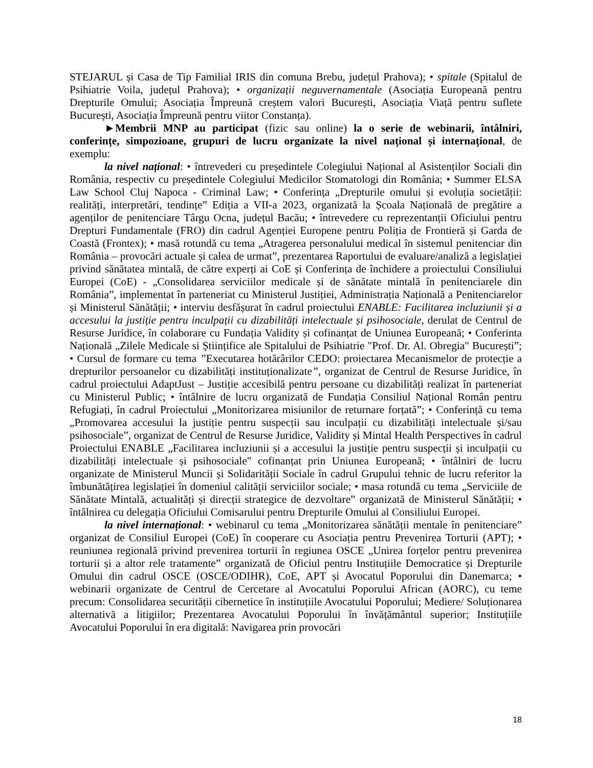STEJARUL și Casa de Tip Familial IRIS din comuna Brebu, județul Prahova); • spitale (Spitalul de Psihiatrie Voila, județul Prahova); • organizații neguvernamentale (Asociația Europeană pentru Drepturile Omului; Asociația Împreună creștem valori București, Asociația Viață pentru suflete București, Asociația Împreună pentru viitor Constanța).
►Membrii MNP au participat (fizic sau online) la o serie de webinarii, întâlniri, conferințe, simpozioane, grupuri de lucru organizate la nivel național și internațional, de exemplu:
la nivel național: • întrevederi cu președintele Colegiului Național al Asistenților Sociali din România, respectiv cu președintele Colegiului Medicilor Stomatologi din România; • Summer ELSA Law School Cluj Napoca - Criminal Law; • Conferința „Drepturile omului și evoluția societății: realități, interpretări, tendințe” Ediția a VII-a 2023, organizată la Școala Națională de pregătire a agenților de penitenciare Târgu Ocna, județul Bacău; • întrevedere cu reprezentanții Oficiului pentru Drepturi Fundamentale (FRO) din cadrul Agenției Europene pentru Poliția de Frontieră și Garda de Coastă (Frontex); • masă rotundă cu tema „Atragerea personalului medical în sistemul penitenciar din România – provocări actuale și calea de urmat”, prezentarea Raportului de evaluare/analiză a legislației privind sănătatea mintală, de către experți ai CoE și Conferința de închidere a proiectului Consiliului Europei (CoE) - „Consolidarea serviciilor medicale și de sănătate mintală în penitenciarele din România”, implementat în parteneriat cu Ministerul Justiției, Administrația Națională a Penitenciarelor și Ministerul Sănătății; • interviu desfășurat în cadrul proiectului ENABLE: Facilitarea incluziunii și a accesului la justiție pentru inculpații cu dizabilități intelectuale și psihosociale, derulat de Centrul de Resurse Juridice, în colaborare cu Fundația Validity și cofinanțat de Uniunea Europeană; • Conferinta Națională „Zilele Medicale si Științifice ale Spitalului de Psihiatrie "Prof. Dr. Al. Obregia" București”; • Cursul de formare cu tema ”Executarea hotărârilor CEDO: proiectarea Mecanismelor de protecție a drepturilor persoanelor cu dizabilități instituționalizate”, organizat de Centrul de Resurse Juridice, în cadrul proiectului AdaptJust – Justiție accesibilă pentru persoane cu dizabilități realizat în parteneriat cu Ministerul Public; • întâlnire de lucru organizată de Fundația Consiliul Național Român pentru Refugiați, în cadrul Proiectului „Monitorizarea misiunilor de returnare forțată”; • Conferință cu tema „Promovarea accesului la justiție pentru suspecții sau inculpații cu dizabilități intelectuale și/sau psihosociale”, organizat de Centrul de Resurse Juridice, Validity și Mintal Health Perspectives în cadrul Proiectului ENABLE „Facilitarea incluziunii și a accesului la justiție pentru suspecții și inculpații cu dizabilități intelectuale și psihosociale" cofinanțat prin Uniunea Europeană; • întâlniri de lucru organizate de Ministerul Muncii și Solidarității Sociale în cadrul Grupului tehnic de lucru referitor la îmbunătățirea legislației în domeniul calității serviciilor sociale; • masa rotundă cu tema „Serviciile de Sănătate Mintală, actualități și direcții strategice de dezvoltare” organizată de Ministerul Sănătății; • întâlnirea cu delegația Oficiului Comisarului pentru Drepturile Omului al Consiliului Europei.
la nivel internațional: • webinarul cu tema „Monitorizarea sănătății mentale în penitenciare” organizat de Consiliul Europei (CoE) în cooperare cu Asociația pentru Prevenirea Torturii (APT); • reuniunea regională privind prevenirea torturii în regiunea OSCE „Unirea forțelor pentru prevenirea torturii și a altor rele tratamente” organizată de Oficiul pentru Instituțiile Democratice și Drepturile Omului din cadrul OSCE (OSCE/ODIHR), CoE, APT și Avocatul Poporului din Danemarca; • webinarii organizate de Centrul de Cercetare al Avocatului Poporului African (AORC), cu teme precum: Consolidarea securității cibernetice în instituțiile Avocatului Poporului; Mediere/ Soluționarea alternativă a litigiilor; Prezentarea Avocatului Poporului în învățământul superior; Instituțiile Avocatului Poporului în era digitală: Navigarea prin provocări
18